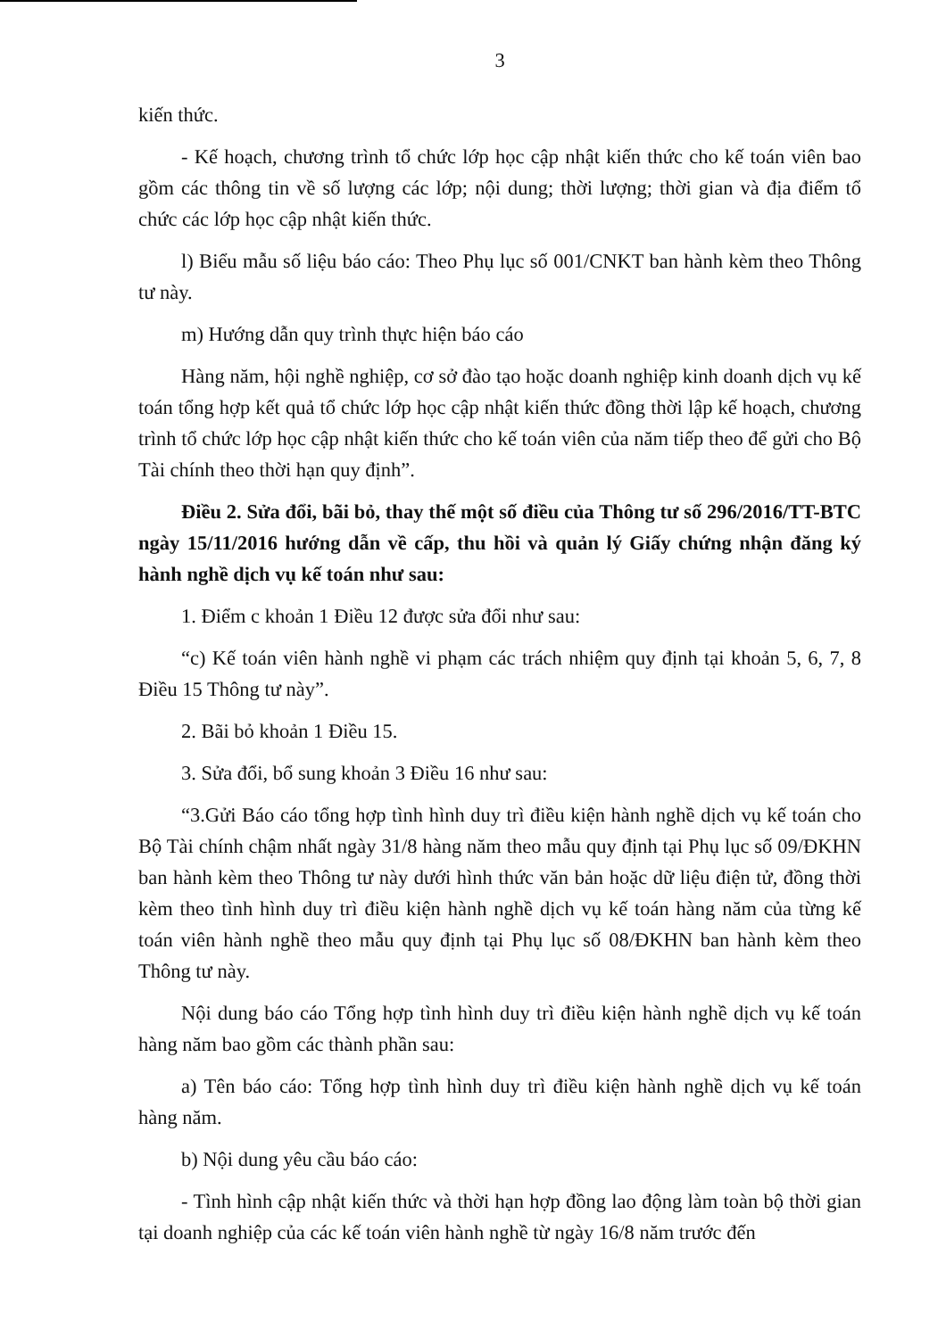3
kiến thức.
- Kế hoạch, chương trình tổ chức lớp học cập nhật kiến thức cho kế toán viên bao gồm các thông tin về số lượng các lớp; nội dung; thời lượng; thời gian và địa điểm tổ chức các lớp học cập nhật kiến thức.
l) Biểu mẫu số liệu báo cáo: Theo Phụ lục số 001/CNKT ban hành kèm theo Thông tư này.
m) Hướng dẫn quy trình thực hiện báo cáo
Hàng năm, hội nghề nghiệp, cơ sở đào tạo hoặc doanh nghiệp kinh doanh dịch vụ kế toán tổng hợp kết quả tổ chức lớp học cập nhật kiến thức đồng thời lập kế hoạch, chương trình tổ chức lớp học cập nhật kiến thức cho kế toán viên của năm tiếp theo để gửi cho Bộ Tài chính theo thời hạn quy định”.
Điều 2. Sửa đổi, bãi bỏ, thay thế một số điều của Thông tư số 296/2016/TT-BTC ngày 15/11/2016 hướng dẫn về cấp, thu hồi và quản lý Giấy chứng nhận đăng ký hành nghề dịch vụ kế toán như sau:
1. Điểm c khoản 1 Điều 12 được sửa đổi như sau:
“c) Kế toán viên hành nghề vi phạm các trách nhiệm quy định tại khoản 5, 6, 7, 8 Điều 15 Thông tư này”.
2. Bãi bỏ khoản 1 Điều 15.
3. Sửa đổi, bổ sung khoản 3 Điều 16 như sau:
“3.Gửi Báo cáo tổng hợp tình hình duy trì điều kiện hành nghề dịch vụ kế toán cho Bộ Tài chính chậm nhất ngày 31/8 hàng năm theo mẫu quy định tại Phụ lục số 09/ĐKHN ban hành kèm theo Thông tư này dưới hình thức văn bản hoặc dữ liệu điện tử, đồng thời kèm theo tình hình duy trì điều kiện hành nghề dịch vụ kế toán hàng năm của từng kế toán viên hành nghề theo mẫu quy định tại Phụ lục số 08/ĐKHN ban hành kèm theo Thông tư này.
Nội dung báo cáo Tổng hợp tình hình duy trì điều kiện hành nghề dịch vụ kế toán hàng năm bao gồm các thành phần sau:
a) Tên báo cáo: Tổng hợp tình hình duy trì điều kiện hành nghề dịch vụ kế toán hàng năm.
b) Nội dung yêu cầu báo cáo:
- Tình hình cập nhật kiến thức và thời hạn hợp đồng lao động làm toàn bộ thời gian tại doanh nghiệp của các kế toán viên hành nghề từ ngày 16/8 năm trước đến